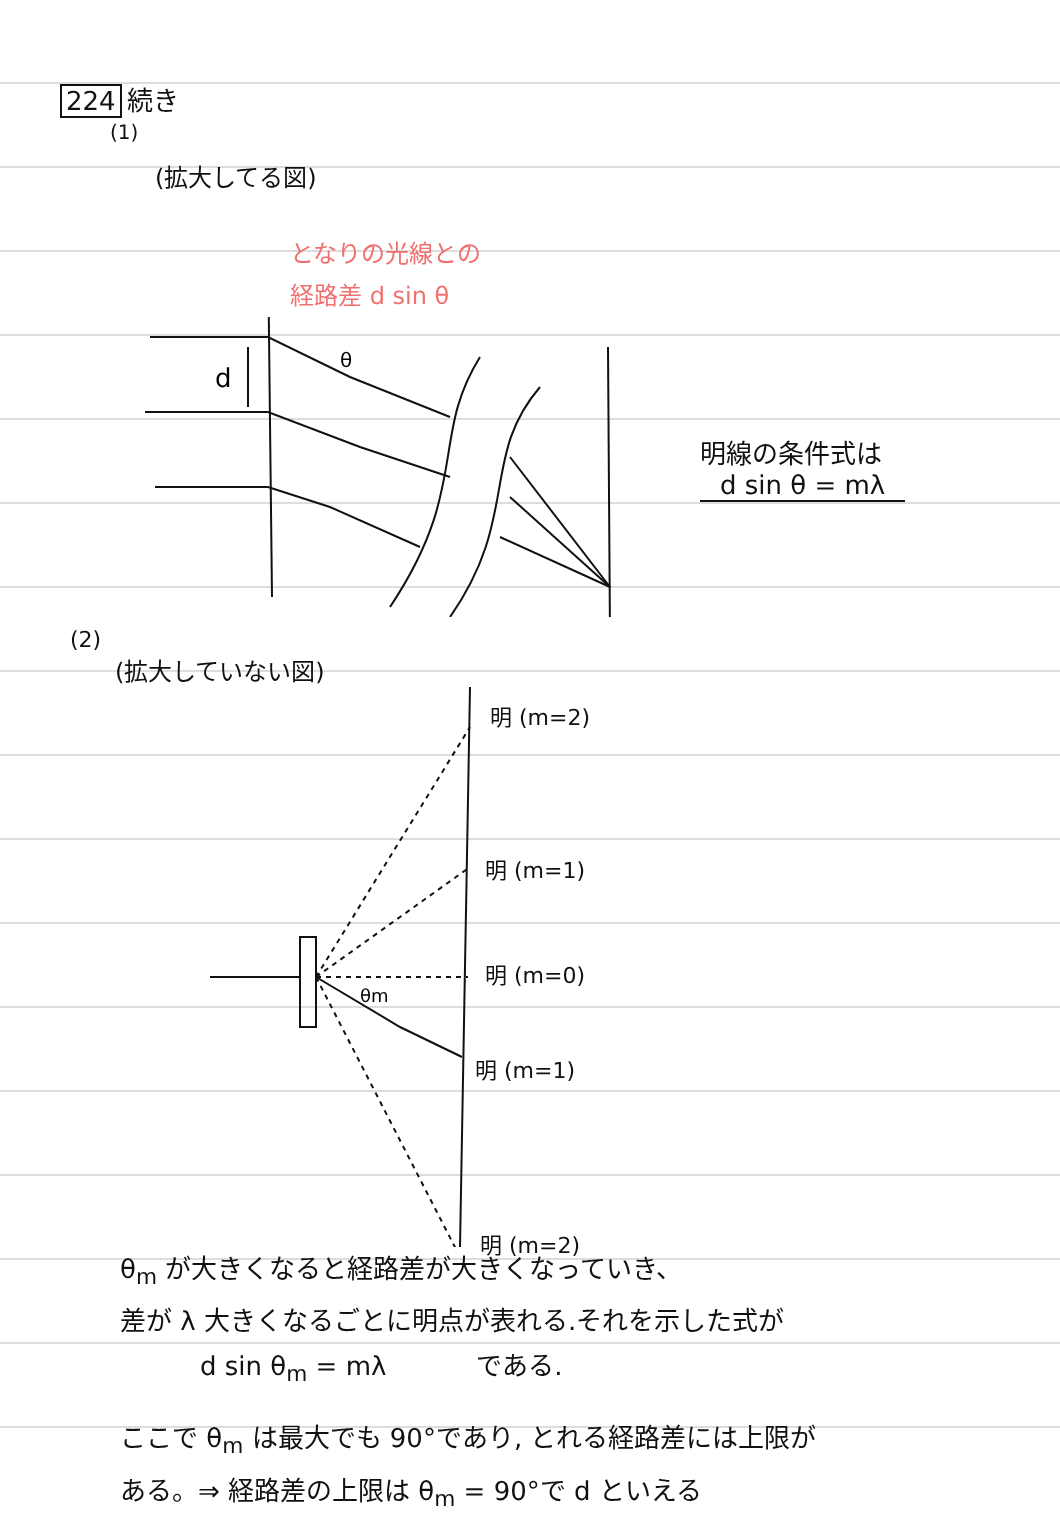224 続き
(1)
(拡大してる図)
となりの光線との
経路差 d sin θ
d
θ
明線の条件式は
d sin θ = mλ
(2)
(拡大していない図)
θm
明 (m=2)
明 (m=1)
明 (m=0)
明 (m=1)
明 (m=2)
θ<sub>m</sub> が大きくなると経路差が大きくなっていき、
差が λ 大きくなるごとに明点が表れる.それを示した式が
d sin θ<sub>m</sub> = mλ である.
ここで θ<sub>m</sub> は最大でも 90°であり, とれる経路差には上限が
ある。⇒ 経路差の上限は θ<sub>m</sub> = 90°で d といえる